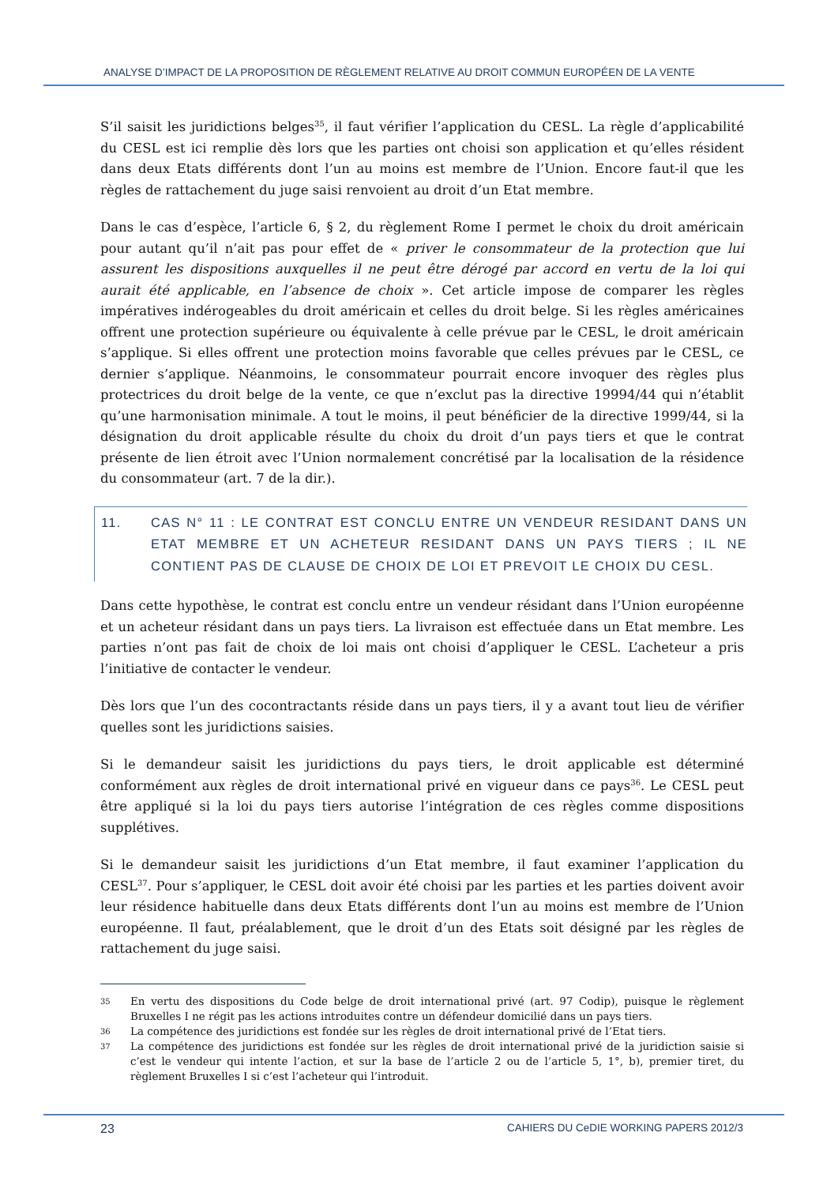ANALYSE D’IMPACT DE LA PROPOSITION DE RÈGLEMENT RELATIVE AU DROIT COMMUN EUROPÉEN DE LA VENTE
S’il saisit les juridictions belges<sup>35</sup>, il faut vérifier l’application du CESL. La règle d’applicabilité du CESL est ici remplie dès lors que les parties ont choisi son application et qu’elles résident dans deux Etats différents dont l’un au moins est membre de l’Union. Encore faut-il que les règles de rattachement du juge saisi renvoient au droit d’un Etat membre.
Dans le cas d’espèce, l’article 6, § 2, du règlement Rome I permet le choix du droit américain pour autant qu’il n’ait pas pour effet de « priver le consommateur de la protection que lui assurent les dispositions auxquelles il ne peut être dérogé par accord en vertu de la loi qui aurait été applicable, en l’absence de choix ». Cet article impose de comparer les règles impératives indérogeables du droit américain et celles du droit belge. Si les règles américaines offrent une protection supérieure ou équivalente à celle prévue par le CESL, le droit américain s’applique. Si elles offrent une protection moins favorable que celles prévues par le CESL, ce dernier s’applique. Néanmoins, le consommateur pourrait encore invoquer des règles plus protectrices du droit belge de la vente, ce que n’exclut pas la directive 19994/44 qui n’établit qu’une harmonisation minimale. A tout le moins, il peut bénéficier de la directive 1999/44, si la désignation du droit applicable résulte du choix du droit d’un pays tiers et que le contrat présente de lien étroit avec l’Union normalement concrétisé par la localisation de la résidence du consommateur (art. 7 de la dir.).
11. CAS N° 11 : LE CONTRAT EST CONCLU ENTRE UN VENDEUR RESIDANT DANS UN ETAT MEMBRE ET UN ACHETEUR RESIDANT DANS UN PAYS TIERS ; IL NE CONTIENT PAS DE CLAUSE DE CHOIX DE LOI ET PREVOIT LE CHOIX DU CESL.
Dans cette hypothèse, le contrat est conclu entre un vendeur résidant dans l’Union européenne et un acheteur résidant dans un pays tiers. La livraison est effectuée dans un Etat membre. Les parties n’ont pas fait de choix de loi mais ont choisi d’appliquer le CESL. L’acheteur a pris l’initiative de contacter le vendeur.
Dès lors que l’un des cocontractants réside dans un pays tiers, il y a avant tout lieu de vérifier quelles sont les juridictions saisies.
Si le demandeur saisit les juridictions du pays tiers, le droit applicable est déterminé conformément aux règles de droit international privé en vigueur dans ce pays<sup>36</sup>. Le CESL peut être appliqué si la loi du pays tiers autorise l’intégration de ces règles comme dispositions supplétives.
Si le demandeur saisit les juridictions d’un Etat membre, il faut examiner l’application du CESL<sup>37</sup>. Pour s’appliquer, le CESL doit avoir été choisi par les parties et les parties doivent avoir leur résidence habituelle dans deux Etats différents dont l’un au moins est membre de l’Union européenne. Il faut, préalablement, que le droit d’un des Etats soit désigné par les règles de rattachement du juge saisi.
35 En vertu des dispositions du Code belge de droit international privé (art. 97 Codip), puisque le règlement Bruxelles I ne régit pas les actions introduites contre un défendeur domicilié dans un pays tiers.
36 La compétence des juridictions est fondée sur les règles de droit international privé de l’Etat tiers.
37 La compétence des juridictions est fondée sur les règles de droit international privé de la juridiction saisie si c’est le vendeur qui intente l’action, et sur la base de l’article 2 ou de l’article 5, 1°, b), premier tiret, du règlement Bruxelles I si c’est l’acheteur qui l’introduit.
23 CAHIERS DU CeDIE WORKING PAPERS 2012/3